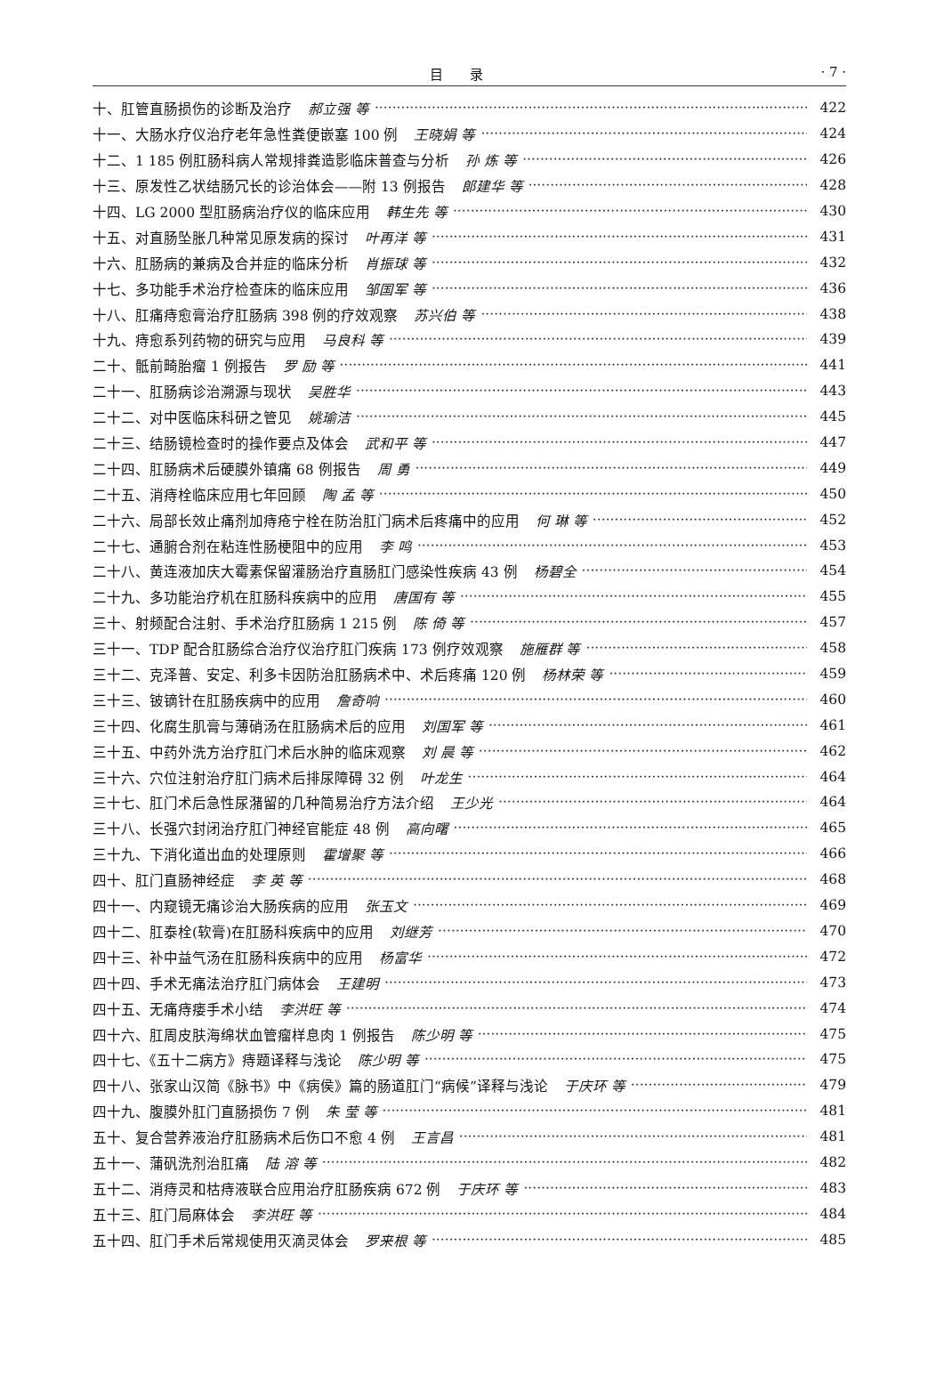目录
· 7 ·
十、肛管直肠损伤的诊断及治疗 郝立强 等 422
十一、大肠水疗仪治疗老年急性粪便嵌塞 100 例 王晓娟 等 424
十二、1 185 例肛肠科病人常规排粪造影临床普查与分析 孙 炼 等 426
十三、原发性乙状结肠冗长的诊治体会——附 13 例报告 郎建华 等 428
十四、LG 2000 型肛肠病治疗仪的临床应用 韩生先 等 430
十五、对直肠坠胀几种常见原发病的探讨 叶再洋 等 431
十六、肛肠病的兼病及合并症的临床分析 肖振球 等 432
十七、多功能手术治疗检查床的临床应用 邹国军 等 436
十八、肛痛痔愈膏治疗肛肠病 398 例的疗效观察 苏兴伯 等 438
十九、痔愈系列药物的研究与应用 马良科 等 439
二十、骶前畸胎瘤 1 例报告 罗 励 等 441
二十一、肛肠病诊治溯源与现状 吴胜华 443
二十二、对中医临床科研之管见 姚瑜洁 445
二十三、结肠镜检查时的操作要点及体会 武和平 等 447
二十四、肛肠病术后硬膜外镇痛 68 例报告 周 勇 449
二十五、消痔栓临床应用七年回顾 陶 孟 等 450
二十六、局部长效止痛剂加痔疮宁栓在防治肛门病术后疼痛中的应用 何 琳 等 452
二十七、通腑合剂在粘连性肠梗阻中的应用 李 鸣 453
二十八、黄连液加庆大霉素保留灌肠治疗直肠肛门感染性疾病 43 例 杨碧全 454
二十九、多功能治疗机在肛肠科疾病中的应用 唐国有 等 455
三十、射频配合注射、手术治疗肛肠病 1 215 例 陈 倚 等 457
三十一、TDP 配合肛肠综合治疗仪治疗肛门疾病 173 例疗效观察 施雁群 等 458
三十二、克泽普、安定、利多卡因防治肛肠病术中、术后疼痛 120 例 杨林荣 等 459
三十三、铍镝针在肛肠疾病中的应用 詹奇响 460
三十四、化腐生肌膏与薄硝汤在肛肠病术后的应用 刘国军 等 461
三十五、中药外洗方治疗肛门术后水肿的临床观察 刘 晨 等 462
三十六、穴位注射治疗肛门病术后排尿障碍 32 例 叶龙生 464
三十七、肛门术后急性尿潴留的几种简易治疗方法介绍 王少光 464
三十八、长强穴封闭治疗肛门神经官能症 48 例 高向曙 465
三十九、下消化道出血的处理原则 霍增聚 等 466
四十、肛门直肠神经症 李 英 等 468
四十一、内窥镜无痛诊治大肠疾病的应用 张玉文 469
四十二、肛泰栓(软膏)在肛肠科疾病中的应用 刘继芳 470
四十三、补中益气汤在肛肠科疾病中的应用 杨富华 472
四十四、手术无痛法治疗肛门病体会 王建明 473
四十五、无痛痔瘘手术小结 李洪旺 等 474
四十六、肛周皮肤海绵状血管瘤样息肉 1 例报告 陈少明 等 475
四十七、《五十二病方》痔题译释与浅论 陈少明 等 475
四十八、张家山汉简《脉书》中《病侯》篇的肠道肛门“病候”译释与浅论 于庆环 等 479
四十九、腹膜外肛门直肠损伤 7 例 朱 莹 等 481
五十、复合营养液治疗肛肠病术后伤口不愈 4 例 王言昌 481
五十一、蒲矾洗剂治肛痛 陆 溶 等 482
五十二、消痔灵和枯痔液联合应用治疗肛肠疾病 672 例 于庆环 等 483
五十三、肛门局麻体会 李洪旺 等 484
五十四、肛门手术后常规使用灭滴灵体会 罗来根 等 485